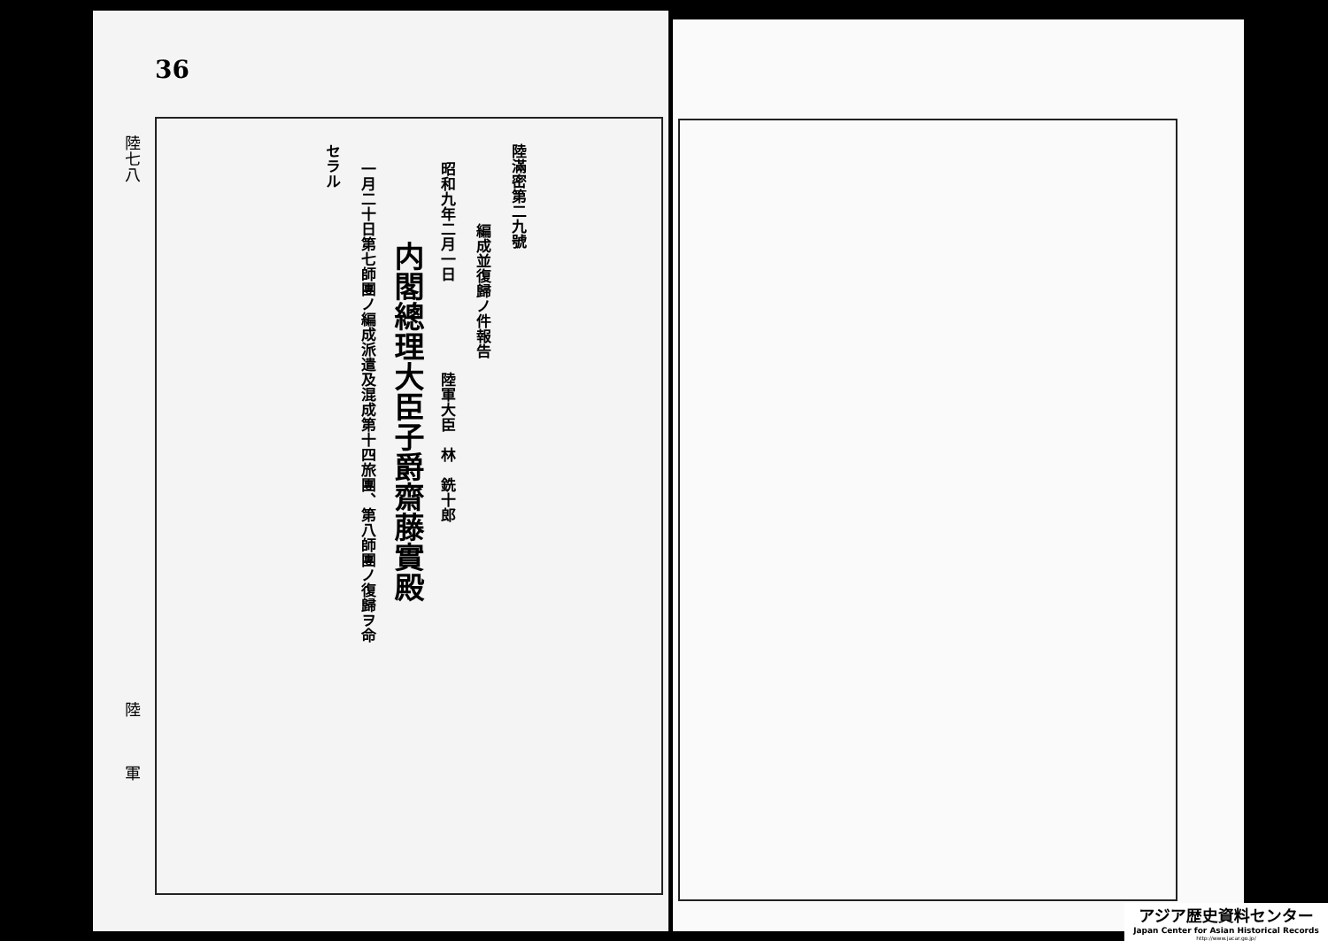36
陸七八
陸滿密第二九號
編成並復歸ノ件報告
昭和九年二月一日　　　　　　陸軍大臣　林　銑十郎
内閣總理大臣子爵齋藤實殿
一月二十日第七師團ノ編成派遣及混成第十四旅團、第八師團ノ復歸ヲ命
セラル
陸　　　軍
アジア歴史資料センター
Japan Center for Asian Historical Records
http://www.jacar.go.jp/